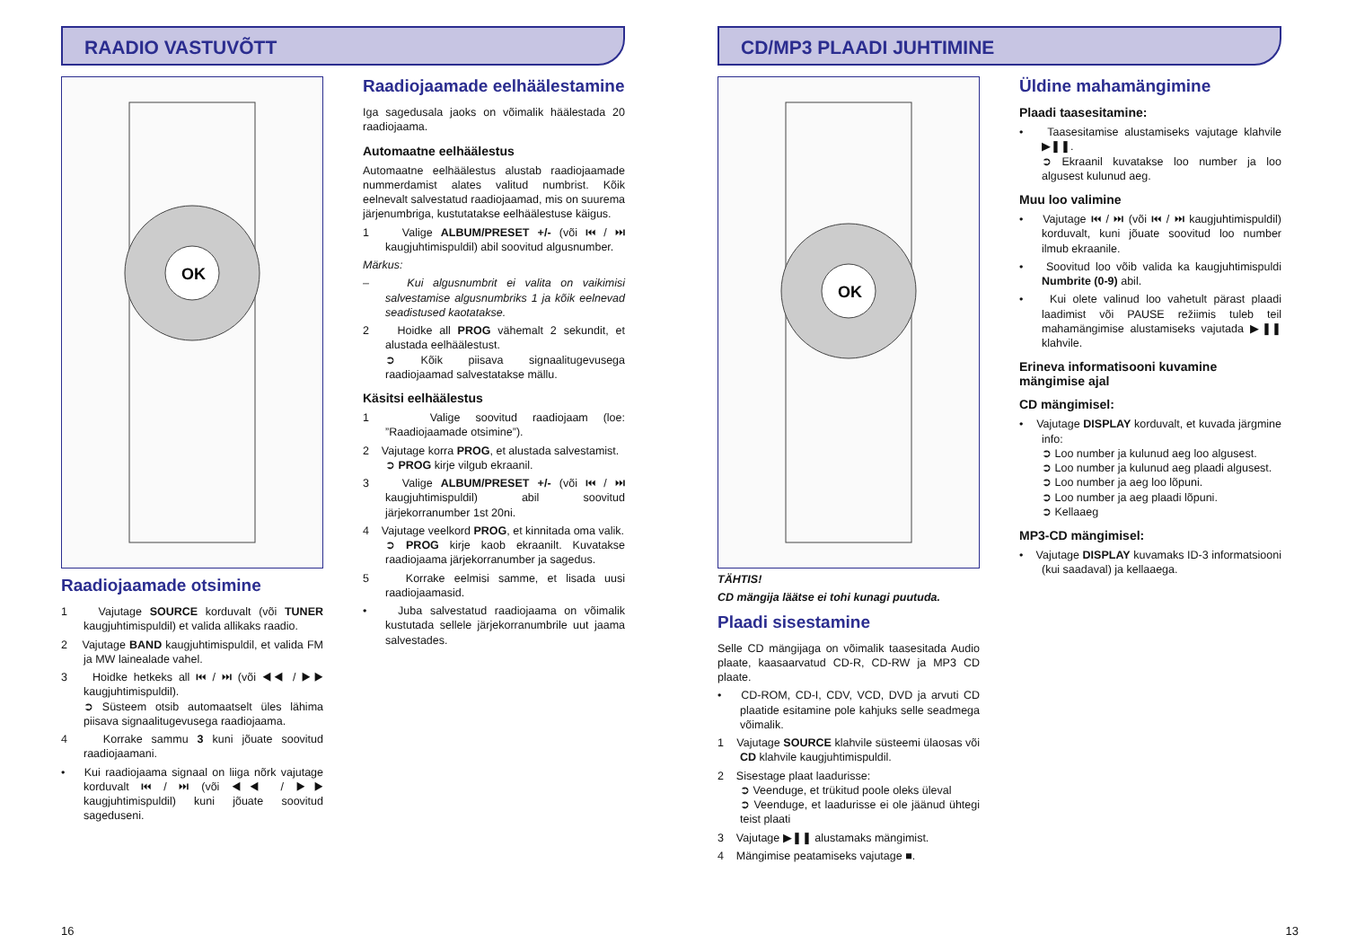RAADIO VASTUVÕTT
OK
Raadiojaamade otsimine
1 Vajutage SOURCE korduvalt (või TUNER kaugjuhtimispuldil) et valida allikaks raadio.
2 Vajutage BAND kaugjuhtimispuldil, et valida FM ja MW lainealade vahel.
3 Hoidke hetkeks all ⏮ / ⏭ (või ◀◀ / ▶▶ kaugjuhtimispuldil).
➲ Süsteem otsib automaatselt üles lähima piisava signaalitugevusega raadiojaama.
4 Korrake sammu 3 kuni jõuate soovitud raadiojaamani.
• Kui raadiojaama signaal on liiga nõrk vajutage korduvalt ⏮ / ⏭ (või ◀◀ / ▶▶ kaugjuhtimispuldil) kuni jõuate soovitud sageduseni.
Raadiojaamade eelhäälestamine
Iga sagedusala jaoks on võimalik häälestada 20 raadiojaama.
Automaatne eelhäälestus
Automaatne eelhäälestus alustab raadiojaamade nummerdamist alates valitud numbrist. Kõik eelnevalt salvestatud raadiojaamad, mis on suurema järjenumbriga, kustutatakse eelhäälestuse käigus.
1 Valige ALBUM/PRESET +/- (või ⏮ / ⏭ kaugjuhtimispuldil) abil soovitud algusnumber.
Märkus:
– Kui algusnumbrit ei valita on vaikimisi salvestamise algusnumbriks 1 ja kõik eelnevad seadistused kaotatakse.
2 Hoidke all PROG vähemalt 2 sekundit, et alustada eelhäälestust.
➲ Kõik piisava signaalitugevusega raadiojaamad salvestatakse mällu.
Käsitsi eelhäälestus
1 Valige soovitud raadiojaam (loe: ”Raadiojaamade otsimine”).
2 Vajutage korra PROG, et alustada salvestamist.
➲ PROG kirje vilgub ekraanil.
3 Valige ALBUM/PRESET +/- (või ⏮ / ⏭ kaugjuhtimispuldil) abil soovitud järjekorranumber 1st 20ni.
4 Vajutage veelkord PROG, et kinnitada oma valik.
➲ PROG kirje kaob ekraanilt. Kuvatakse raadiojaama järjekorranumber ja sagedus.
5 Korrake eelmisi samme, et lisada uusi raadiojaamasid.
• Juba salvestatud raadiojaama on võimalik kustutada sellele järjekorranumbrile uut jaama salvestades.
16
CD/MP3 PLAADI JUHTIMINE
OK
TÄHTIS!
CD mängija läätse ei tohi kunagi puutuda.
Plaadi sisestamine
Selle CD mängijaga on võimalik taasesitada Audio plaate, kaasaarvatud CD-R, CD-RW ja MP3 CD plaate.
• CD-ROM, CD-I, CDV, VCD, DVD ja arvuti CD plaatide esitamine pole kahjuks selle seadmega võimalik.
1 Vajutage SOURCE klahvile süsteemi ülaosas või CD klahvile kaugjuhtimispuldil.
2 Sisestage plaat laadurisse:
➲ Veenduge, et trükitud poole oleks üleval
➲ Veenduge, et laadurisse ei ole jäänud ühtegi teist plaati
3 Vajutage ▶❚❚ alustamaks mängimist.
4 Mängimise peatamiseks vajutage ■.
Üldine mahamängimine
Plaadi taasesitamine:
• Taasesitamise alustamiseks vajutage klahvile ▶❚❚.
➲ Ekraanil kuvatakse loo number ja loo algusest kulunud aeg.
Muu loo valimine
• Vajutage ⏮ / ⏭ (või ⏮ / ⏭ kaugjuhtimispuldil) korduvalt, kuni jõuate soovitud loo number ilmub ekraanile.
• Soovitud loo võib valida ka kaugjuhtimispuldi Numbrite (0-9) abil.
• Kui olete valinud loo vahetult pärast plaadi laadimist või PAUSE režiimis tuleb teil mahamängimise alustamiseks vajutada ▶❚❚ klahvile.
Erineva informatisooni kuvamine mängimise ajal
CD mängimisel:
• Vajutage DISPLAY korduvalt, et kuvada järgmine info:
➲ Loo number ja kulunud aeg loo algusest.
➲ Loo number ja kulunud aeg plaadi algusest.
➲ Loo number ja aeg loo lõpuni.
➲ Loo number ja aeg plaadi lõpuni.
➲ Kellaaeg
MP3-CD mängimisel:
• Vajutage DISPLAY kuvamaks ID-3 informatsiooni (kui saadaval) ja kellaaega.
13